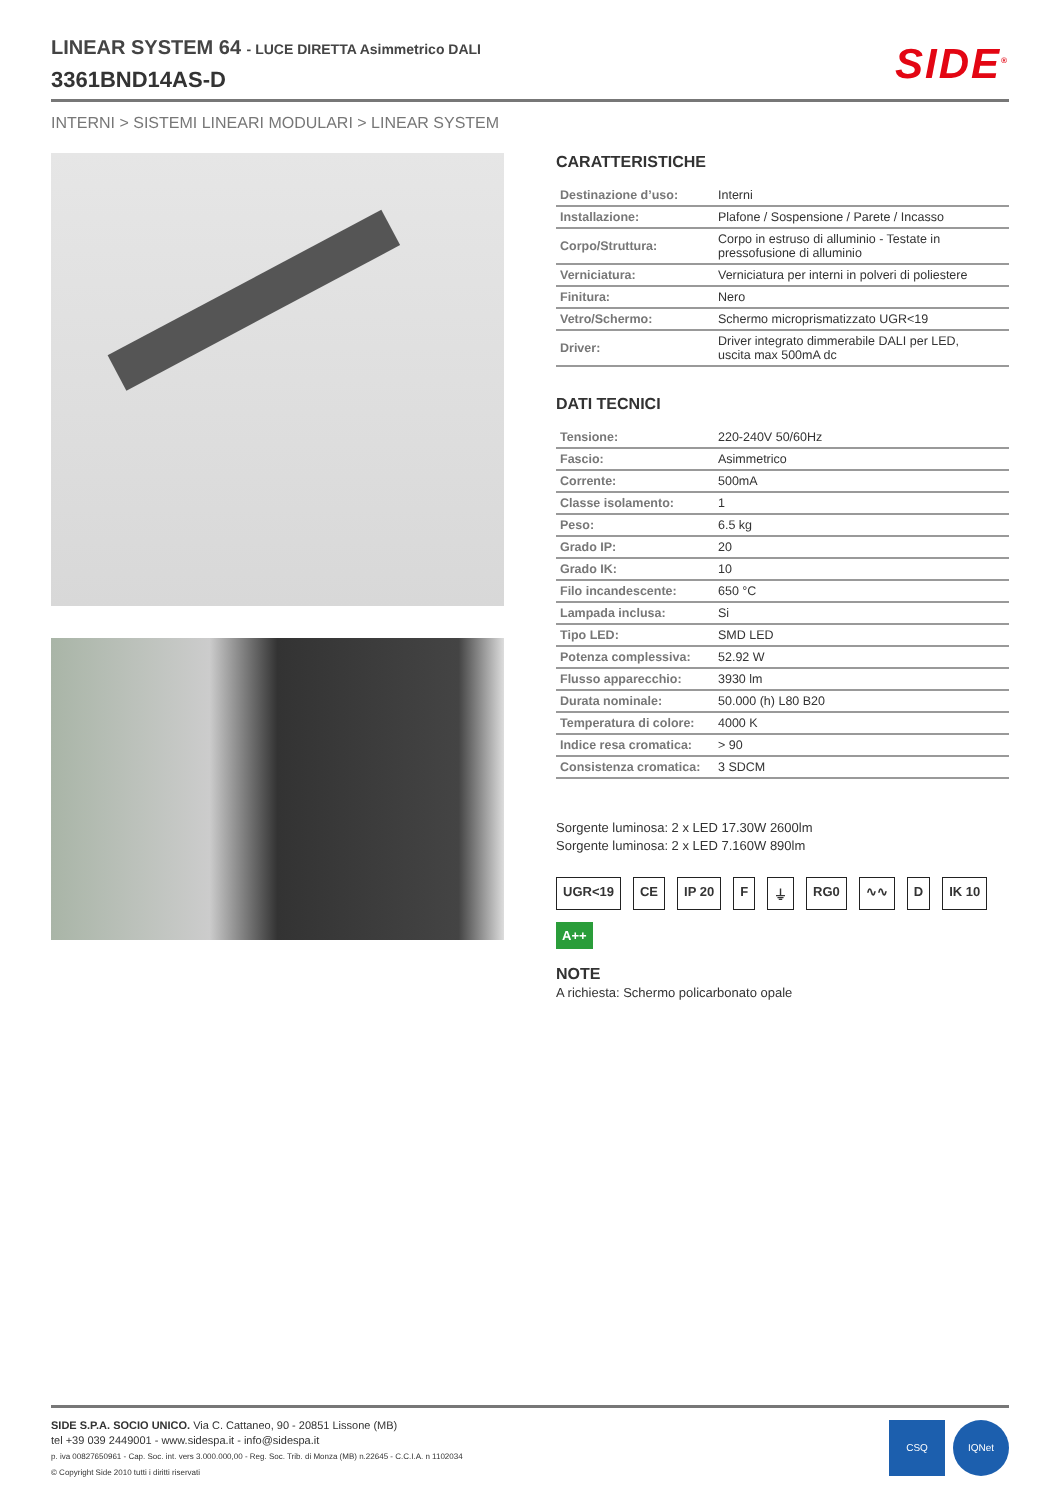LINEAR SYSTEM 64 - LUCE DIRETTA Asimmetrico DALI
3361BND14AS-D
SIDE<sup>®</sup>
INTERNI > SISTEMI LINEARI MODULARI > LINEAR SYSTEM
CARATTERISTICHE
| Destinazione d’uso: | Interni |
| Installazione: | Plafone / Sospensione / Parete / Incasso |
| Corpo/Struttura: | Corpo in estruso di alluminio - Testate in pressofusione di alluminio |
| Verniciatura: | Verniciatura per interni in polveri di poliestere |
| Finitura: | Nero |
| Vetro/Schermo: | Schermo microprismatizzato UGR<19 |
| Driver: | Driver integrato dimmerabile DALI per LED, uscita max 500mA dc |
DATI TECNICI
| Tensione: | 220-240V 50/60Hz |
| Fascio: | Asimmetrico |
| Corrente: | 500mA |
| Classe isolamento: | 1 |
| Peso: | 6.5 kg |
| Grado IP: | 20 |
| Grado IK: | 10 |
| Filo incandescente: | 650 °C |
| Lampada inclusa: | Si |
| Tipo LED: | SMD LED |
| Potenza complessiva: | 52.92 W |
| Flusso apparecchio: | 3930 lm |
| Durata nominale: | 50.000 (h) L80 B20 |
| Temperatura di colore: | 4000 K |
| Indice resa cromatica: | > 90 |
| Consistenza cromatica: | 3 SDCM |
Sorgente luminosa: 2 x LED 17.30W 2600lm
Sorgente luminosa: 2 x LED 7.160W 890lm
UGR<19 CE IP 20 F ⏚ RG0 ∿∿ D IK 10 A++
NOTE
A richiesta: Schermo policarbonato opale
SIDE S.P.A. SOCIO UNICO. Via C. Cattaneo, 90 - 20851 Lissone (MB)
tel +39 039 2449001 - www.sidespa.it - info@sidespa.it
p. iva 00827650961 - Cap. Soc. int. vers 3.000.000,00 - Reg. Soc. Trib. di Monza (MB) n.22645 - C.C.I.A. n 1102034
© Copyright Side 2010 tutti i diritti riservati
CSQ IQNet